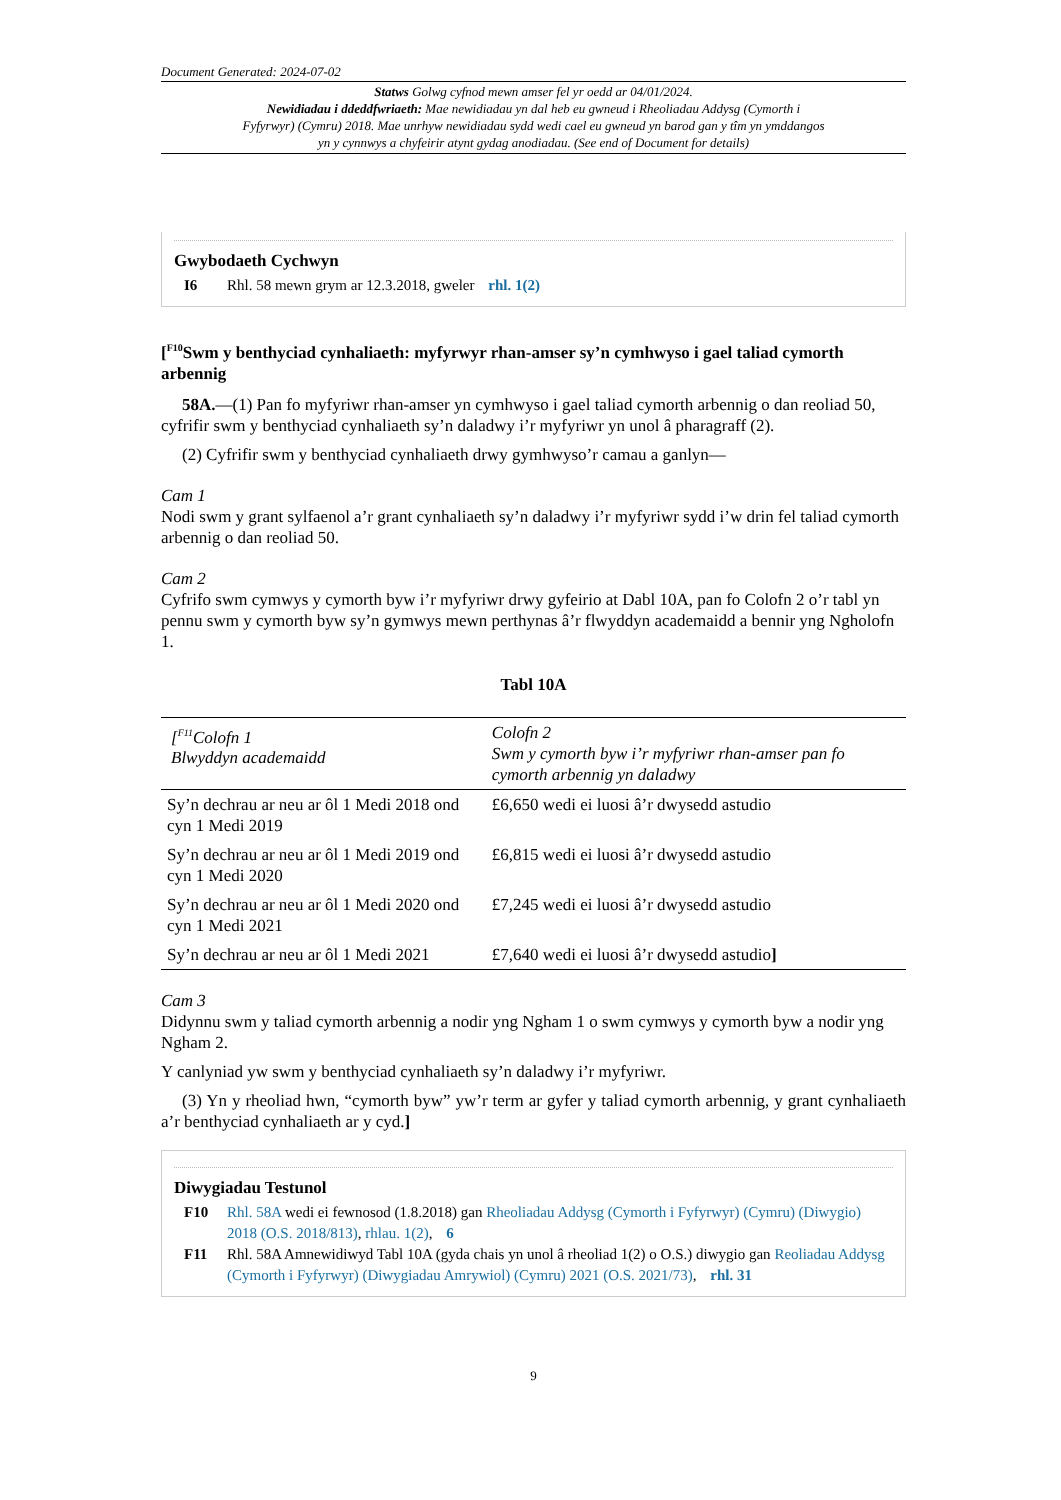Document Generated: 2024-07-02
Statws Golwg cyfnod mewn amser fel yr oedd ar 04/01/2024.
Newidiadau i ddeddfwriaeth: Mae newidiadau yn dal heb eu gwneud i Rheoliadau Addysg (Cymorth i Fyfyrwyr) (Cymru) 2018. Mae unrhyw newidiadau sydd wedi cael eu gwneud yn barod gan y tîm yn ymddangos yn y cynnwys a chyfeirir atynt gydag anodiadau. (See end of Document for details)
Gwybodaeth Cychwyn
I6 Rhl. 58 mewn grym ar 12.3.2018, gweler rhl. 1(2)
[<sup>F10</sup>Swm y benthyciad cynhaliaeth: myfyrwyr rhan-amser sy’n cymhwyso i gael taliad cymorth arbennig
58A.—(1) Pan fo myfyriwr rhan-amser yn cymhwyso i gael taliad cymorth arbennig o dan reoliad 50, cyfrifir swm y benthyciad cynhaliaeth sy’n daladwy i’r myfyriwr yn unol â pharagraff (2).
(2) Cyfrifir swm y benthyciad cynhaliaeth drwy gymhwyso’r camau a ganlyn—
Cam 1
Nodi swm y grant sylfaenol a’r grant cynhaliaeth sy’n daladwy i’r myfyriwr sydd i’w drin fel taliad cymorth arbennig o dan reoliad 50.
Cam 2
Cyfrifo swm cymwys y cymorth byw i’r myfyriwr drwy gyfeirio at Dabl 10A, pan fo Colofn 2 o’r tabl yn pennu swm y cymorth byw sy’n gymwys mewn perthynas â’r flwyddyn academaidd a bennir yng Ngholofn 1.
Tabl 10A
| [<sup>F11</sup>Colofn 1 Blwyddyn academaidd | Colofn 2 Swm y cymorth byw i’r myfyriwr rhan-amser pan fo cymorth arbennig yn daladwy |
| Sy’n dechrau ar neu ar ôl 1 Medi 2018 ond cyn 1 Medi 2019 | £6,650 wedi ei luosi â’r dwysedd astudio |
| Sy’n dechrau ar neu ar ôl 1 Medi 2019 ond cyn 1 Medi 2020 | £6,815 wedi ei luosi â’r dwysedd astudio |
| Sy’n dechrau ar neu ar ôl 1 Medi 2020 ond cyn 1 Medi 2021 | £7,245 wedi ei luosi â’r dwysedd astudio |
| Sy’n dechrau ar neu ar ôl 1 Medi 2021 | £7,640 wedi ei luosi â’r dwysedd astudio ] |
Cam 3
Didynnu swm y taliad cymorth arbennig a nodir yng Ngham 1 o swm cymwys y cymorth byw a nodir yng Ngham 2.
Y canlyniad yw swm y benthyciad cynhaliaeth sy’n daladwy i’r myfyriwr.
(3) Yn y rheoliad hwn, “cymorth byw” yw’r term ar gyfer y taliad cymorth arbennig, y grant cynhaliaeth a’r benthyciad cynhaliaeth ar y cyd.]
Diwygiadau Testunol
F10 Rhl. 58A wedi ei fewnosod (1.8.2018) gan Rheoliadau Addysg (Cymorth i Fyfyrwyr) (Cymru) (Diwygio) 2018 (O.S. 2018/813), rhlau. 1(2), 6
F11 Rhl. 58A Amnewidiwyd Tabl 10A (gyda chais yn unol â rheoliad 1(2) o O.S.) diwygio gan Reoliadau Addysg (Cymorth i Fyfyrwyr) (Diwygiadau Amrywiol) (Cymru) 2021 (O.S. 2021/73), rhl. 31
9